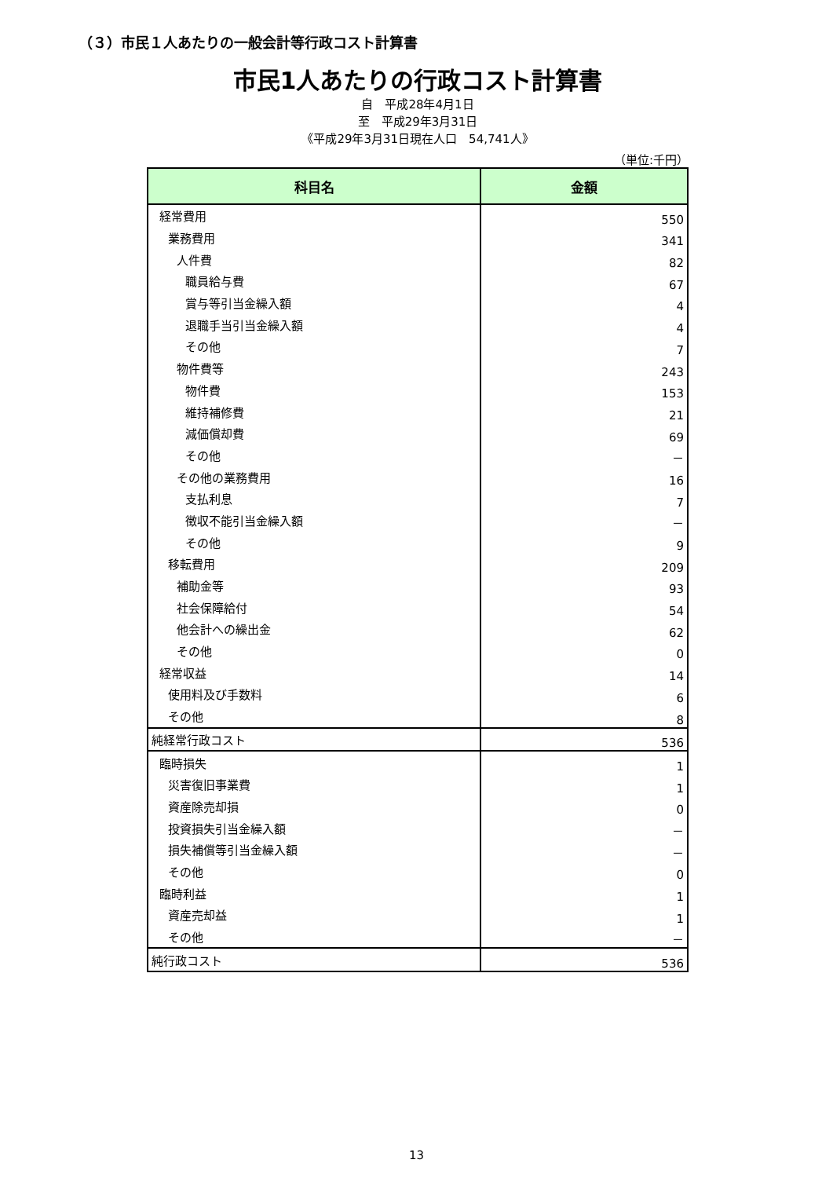（３）市民１人あたりの一般会計等行政コスト計算書
市民1人あたりの行政コスト計算書
自　平成28年4月1日
至　平成29年3月31日
《平成29年3月31日現在人口　54,741人》
（単位:千円）
| 科目名 | 金額 |
| --- | --- |
| 経常費用 | 550 |
| 業務費用 | 341 |
| 人件費 | 82 |
| 職員給与費 | 67 |
| 賞与等引当金繰入額 | 4 |
| 退職手当引当金繰入額 | 4 |
| その他 | 7 |
| 物件費等 | 243 |
| 物件費 | 153 |
| 維持補修費 | 21 |
| 減価償却費 | 69 |
| その他 | － |
| その他の業務費用 | 16 |
| 支払利息 | 7 |
| 徴収不能引当金繰入額 | － |
| その他 | 9 |
| 移転費用 | 209 |
| 補助金等 | 93 |
| 社会保障給付 | 54 |
| 他会計への繰出金 | 62 |
| その他 | 0 |
| 経常収益 | 14 |
| 使用料及び手数料 | 6 |
| その他 | 8 |
| 純経常行政コスト | 536 |
| 臨時損失 | 1 |
| 災害復旧事業費 | 1 |
| 資産除売却損 | 0 |
| 投資損失引当金繰入額 | － |
| 損失補償等引当金繰入額 | － |
| その他 | 0 |
| 臨時利益 | 1 |
| 資産売却益 | 1 |
| その他 | － |
| 純行政コスト | 536 |
13